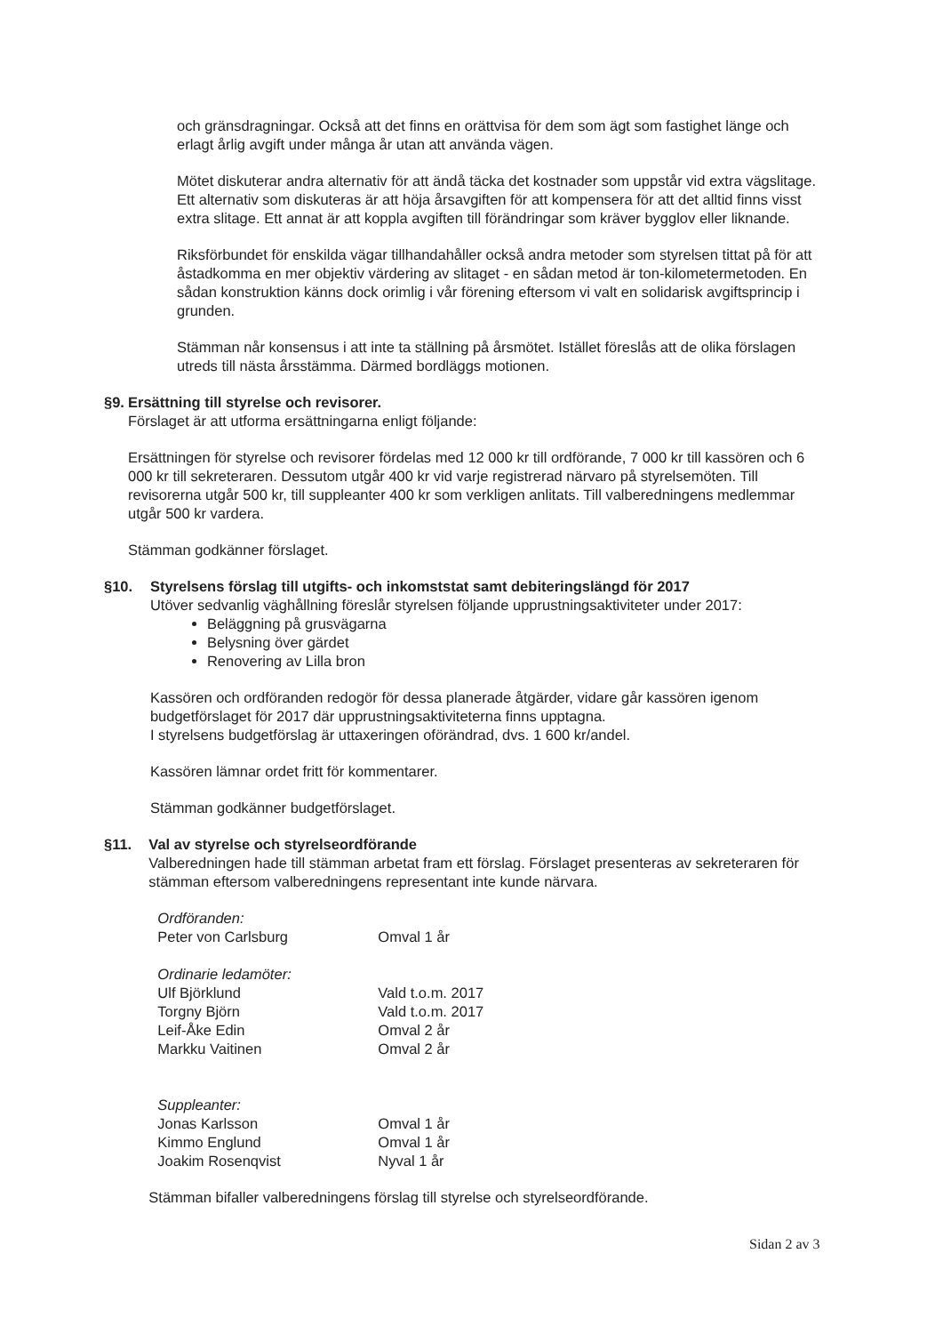och gränsdragningar. Också att det finns en orättvisa för dem som ägt som fastighet länge och erlagt årlig avgift under många år utan att använda vägen.
Mötet diskuterar andra alternativ för att ändå täcka det kostnader som uppstår vid extra vägslitage. Ett alternativ som diskuteras är att höja årsavgiften för att kompensera för att det alltid finns visst extra slitage. Ett annat är att koppla avgiften till förändringar som kräver bygglov eller liknande.
Riksförbundet för enskilda vägar tillhandahåller också andra metoder som styrelsen tittat på för att åstadkomma en mer objektiv värdering av slitaget - en sådan metod är ton-kilometermetoden. En sådan konstruktion känns dock orimlig i vår förening eftersom vi valt en solidarisk avgiftsprincip i grunden.
Stämman når konsensus i att inte ta ställning på årsmötet. Istället föreslås att de olika förslagen utreds till nästa årsstämma. Därmed bordläggs motionen.
§9. Ersättning till styrelse och revisorer.
Förslaget är att utforma ersättningarna enligt följande:
Ersättningen för styrelse och revisorer fördelas med 12 000 kr till ordförande, 7 000 kr till kassören och 6 000 kr till sekreteraren. Dessutom utgår 400 kr vid varje registrerad närvaro på styrelsemöten. Till revisorerna utgår 500 kr, till suppleanter 400 kr som verkligen anlitats. Till valberedningens medlemmar utgår 500 kr vardera.
Stämman godkänner förslaget.
§10. Styrelsens förslag till utgifts- och inkomststat samt debiteringslängd för 2017
Utöver sedvanlig väghållning föreslår styrelsen följande upprustningsaktiviteter under 2017:
Beläggning på grusvägarna
Belysning över gärdet
Renovering av Lilla bron
Kassören och ordföranden redogör för dessa planerade åtgärder, vidare går kassören igenom budgetförslaget för 2017 där upprustningsaktiviteterna finns upptagna.
I styrelsens budgetförslag är uttaxeringen oförändrad, dvs. 1 600 kr/andel.
Kassören lämnar ordet fritt för kommentarer.
Stämman godkänner budgetförslaget.
§11. Val av styrelse och styrelseordförande
Valberedningen hade till stämman arbetat fram ett förslag. Förslaget presenteras av sekreteraren för stämman eftersom valberedningens representant inte kunde närvara.
| Ordföranden: | |
| Peter von Carlsburg | Omval 1 år |
| Ordinarie ledamöter: | |
| Ulf Björklund | Vald t.o.m. 2017 |
| Torgny Björn | Vald t.o.m. 2017 |
| Leif-Åke Edin | Omval 2 år |
| Markku Vaitinen | Omval 2 år |
| Suppleanter: | |
| Jonas Karlsson | Omval 1 år |
| Kimmo Englund | Omval 1 år |
| Joakim Rosenqvist | Nyval 1 år |
Stämman bifaller valberedningens förslag till styrelse och styrelseordförande.
Sidan 2 av 3